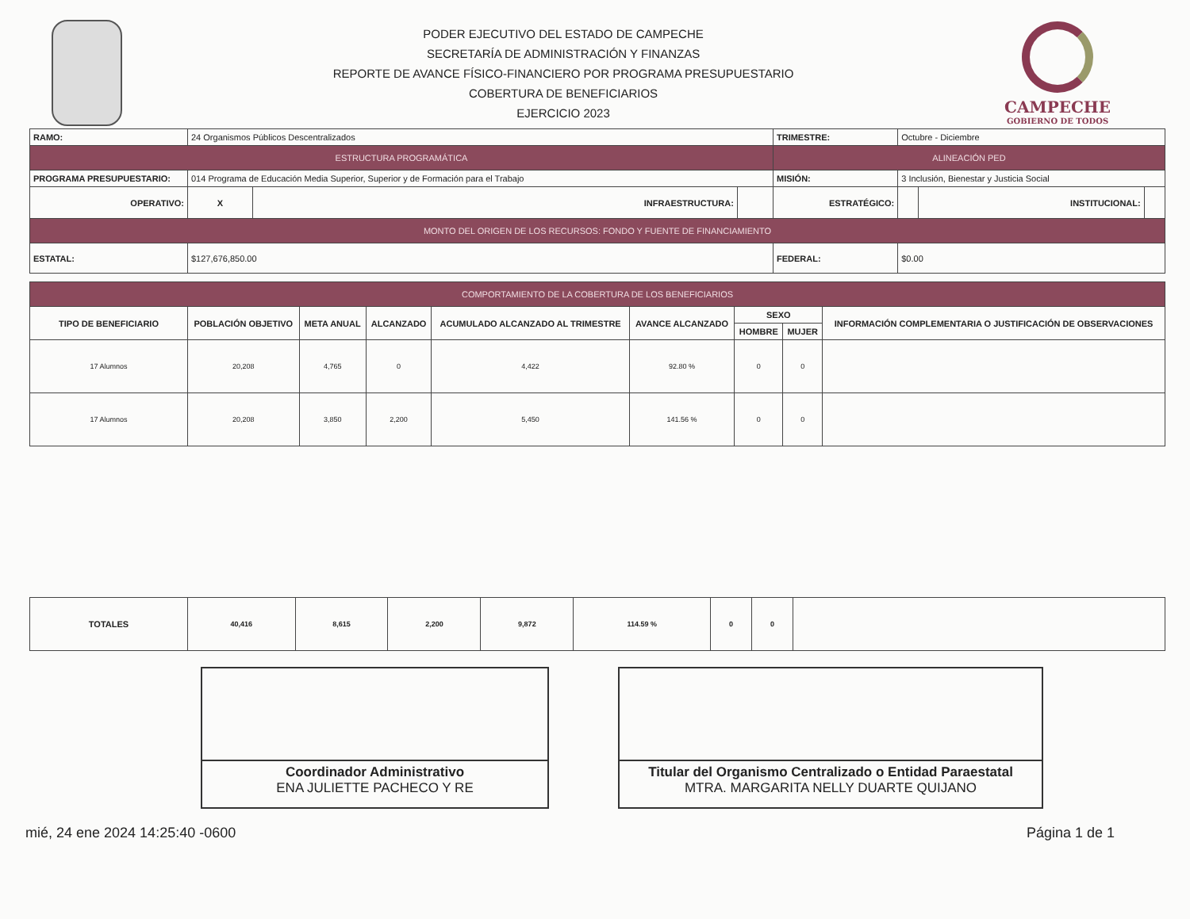PODER EJECUTIVO DEL ESTADO DE CAMPECHE
SECRETARÍA DE ADMINISTRACIÓN Y FINANZAS
REPORTE DE AVANCE FÍSICO-FINANCIERO POR PROGRAMA PRESUPUESTARIO
COBERTURA DE BENEFICIARIOS
EJERCICIO 2023
CAMPECHE
GOBIERNO DE TODOS
| RAMO: | 24 Organismos Públicos Descentralizados | | | | | TRIMESTRE: | Octubre - Diciembre | | |
| ESTRUCTURA PROGRAMÁTICA | | | | | | ALINEACIÓN PED | | | |
| PROGRAMA PRESUPUESTARIO: | 014 Programa de Educación Media Superior, Superior y de Formación para el Trabajo | | | | | MISIÓN: | 3 Inclusión, Bienestar y Justicia Social | | |
| OPERATIVO: | | X | INFRAESTRUCTURA: | | ESTRATÉGICO: | | | INSTITUCIONAL: | |
| MONTO DEL ORIGEN DE LOS RECURSOS: FONDO Y FUENTE DE FINANCIAMIENTO | | | | | | | | | |
| ESTATAL: | $127,676,850.00 | | | | | FEDERAL: | $0.00 | | |
| COMPORTAMIENTO DE LA COBERTURA DE LOS BENEFICIARIOS | | | | | | | | |
| --- | --- | --- | --- | --- | --- | --- | --- | --- |
| TIPO DE BENEFICIARIO | POBLACIÓN OBJETIVO | META ANUAL | ALCANZADO | ACUMULADO ALCANZADO AL TRIMESTRE | AVANCE ALCANZADO | SEXO | | INFORMACIÓN COMPLEMENTARIA O JUSTIFICACIÓN DE OBSERVACIONES |
| | | | | | | HOMBRE | MUJER | |
| 17 Alumnos | 20,208 | 4,765 | 0 | 4,422 | 92.80 % | 0 | 0 | |
| 17 Alumnos | 20,208 | 3,850 | 2,200 | 5,450 | 141.56 % | 0 | 0 | |
| TOTALES | 40,416 | 8,615 | 2,200 | 9,872 | 114.59 % | 0 | 0 | |
Coordinador Administrativo
ENA JULIETTE PACHECO Y RE
Titular del Organismo Centralizado o Entidad Paraestatal
MTRA. MARGARITA NELLY DUARTE QUIJANO
mié, 24 ene 2024 14:25:40 -0600 Página 1 de 1